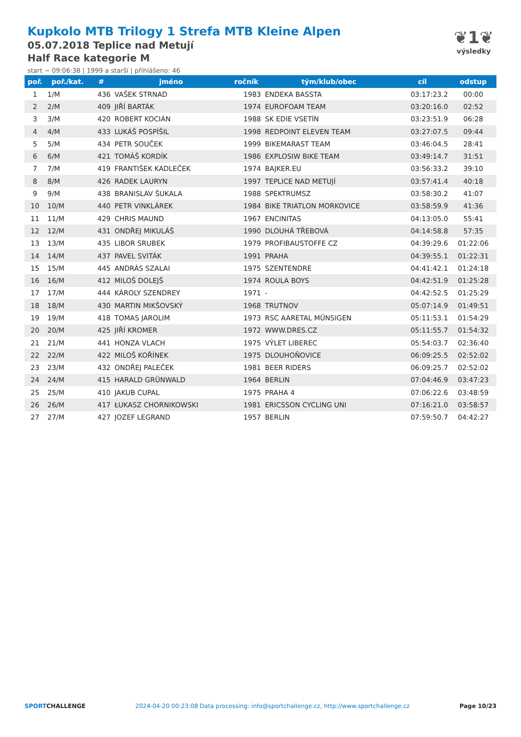Kupkolo MTB Trilogy 1 Strefa MTB Kleine Alpen
05.07.2018 Teplice nad Metují
Half Race kategorie M
start ~ 09:06:38 | 1999 a starší | přihlášeno: 46
❦1❦
výsledky
| poř. | poř./kat. | # | jméno | ročník | tým/klub/obec | cíl | odstup |
| --- | --- | --- | --- | --- | --- | --- | --- |
| 1 | 1/M | 436 | VAŠEK STRNAD | 1983 | ENDEKA BASSTA | 03:17:23.2 | 00:00 |
| 2 | 2/M | 409 | JIŘÍ BARTÁK | 1974 | EUROFOAM TEAM | 03:20:16.0 | 02:52 |
| 3 | 3/M | 420 | ROBERT KOCIÁN | 1988 | SK EDIE VSETÍN | 03:23:51.9 | 06:28 |
| 4 | 4/M | 433 | LUKÁŠ POSPÍŠIL | 1998 | REDPOINT ELEVEN TEAM | 03:27:07.5 | 09:44 |
| 5 | 5/M | 434 | PETR SOUČEK | 1999 | BIKEMARAST TEAM | 03:46:04.5 | 28:41 |
| 6 | 6/M | 421 | TOMÁŠ KORDÍK | 1986 | EXPLOSIW BIKE TEAM | 03:49:14.7 | 31:51 |
| 7 | 7/M | 419 | FRANTIŠEK KADLEČEK | 1974 | BAJKER.EU | 03:56:33.2 | 39:10 |
| 8 | 8/M | 426 | RADEK LAURYN | 1997 | TEPLICE NAD METUJÍ | 03:57:41.4 | 40:18 |
| 9 | 9/M | 438 | BRANISLAV ŠUKALA | 1988 | SPEKTRUMSZ | 03:58:30.2 | 41:07 |
| 10 | 10/M | 440 | PETR VINKLÁREK | 1984 | BIKE TRIATLON MORKOVICE | 03:58:59.9 | 41:36 |
| 11 | 11/M | 429 | CHRIS MAUND | 1967 | ENCINITAS | 04:13:05.0 | 55:41 |
| 12 | 12/M | 431 | ONDŘEJ MIKULÁŠ | 1990 | DLOUHÁ TŘEBOVÁ | 04:14:58.8 | 57:35 |
| 13 | 13/M | 435 | LIBOR SRUBEK | 1979 | PROFIBAUSTOFFE CZ | 04:39:29.6 | 01:22:06 |
| 14 | 14/M | 437 | PAVEL SVITÁK | 1991 | PRAHA | 04:39:55.1 | 01:22:31 |
| 15 | 15/M | 445 | ANDRÁS SZALAI | 1975 | SZENTENDRE | 04:41:42.1 | 01:24:18 |
| 16 | 16/M | 412 | MILOŠ DOLEJŠ | 1974 | ROULA BOYS | 04:42:51.9 | 01:25:28 |
| 17 | 17/M | 444 | KÁROLY SZENDREY | 1971 | - | 04:42:52.5 | 01:25:29 |
| 18 | 18/M | 430 | MARTIN MIKŠOVSKÝ | 1968 | TRUTNOV | 05:07:14.9 | 01:49:51 |
| 19 | 19/M | 418 | TOMAS JAROLIM | 1973 | RSC AARETAL MÜNSIGEN | 05:11:53.1 | 01:54:29 |
| 20 | 20/M | 425 | JIŘÍ KROMER | 1972 | WWW.DRES.CZ | 05:11:55.7 | 01:54:32 |
| 21 | 21/M | 441 | HONZA VLACH | 1975 | VÝLET LIBEREC | 05:54:03.7 | 02:36:40 |
| 22 | 22/M | 422 | MILOŠ KOŘÍNEK | 1975 | DLOUHOŇOVICE | 06:09:25.5 | 02:52:02 |
| 23 | 23/M | 432 | ONDŘEJ PALEČEK | 1981 | BEER RIDERS | 06:09:25.7 | 02:52:02 |
| 24 | 24/M | 415 | HARALD GRÜNWALD | 1964 | BERLIN | 07:04:46.9 | 03:47:23 |
| 25 | 25/M | 410 | JAKUB CUPAL | 1975 | PRAHA 4 | 07:06:22.6 | 03:48:59 |
| 26 | 26/M | 417 | ŁUKASZ CHORNIKOWSKI | 1981 | ERICSSON CYCLING UNI | 07:16:21.0 | 03:58:57 |
| 27 | 27/M | 427 | JOZEF LEGRAND | 1957 | BERLIN | 07:59:50.7 | 04:42:27 |
SPORTCHALLENGE 2024-04-20 00:23:08 Data processing: info@sportchallenge.cz, http://www.sportchallenge.cz Page 10/23